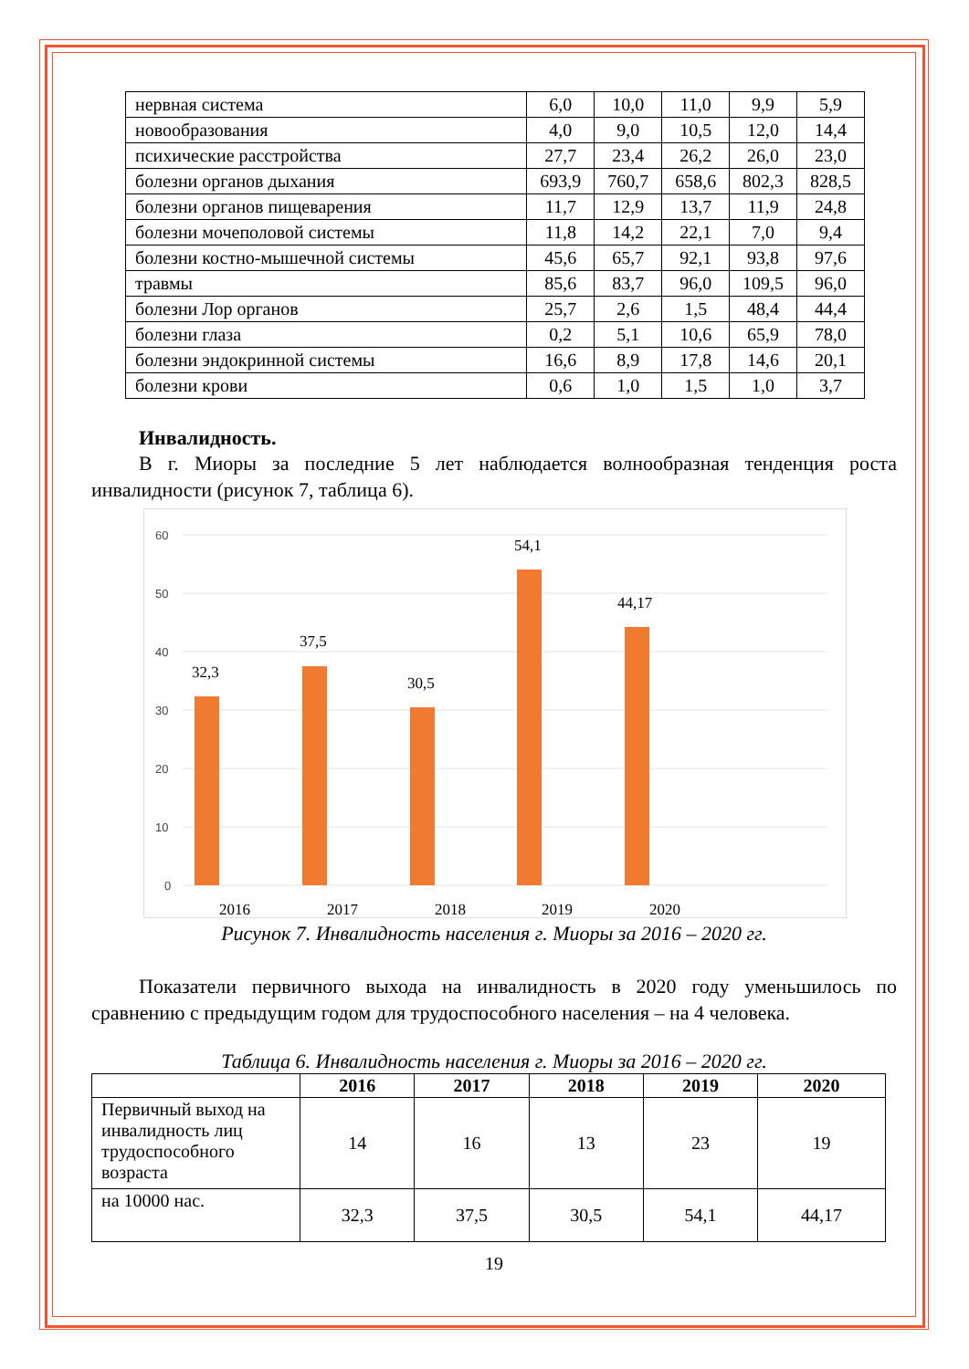| нервная система | 6,0 | 10,0 | 11,0 | 9,9 | 5,9 |
| новообразования | 4,0 | 9,0 | 10,5 | 12,0 | 14,4 |
| психические расстройства | 27,7 | 23,4 | 26,2 | 26,0 | 23,0 |
| болезни органов дыхания | 693,9 | 760,7 | 658,6 | 802,3 | 828,5 |
| болезни органов пищеварения | 11,7 | 12,9 | 13,7 | 11,9 | 24,8 |
| болезни мочеполовой системы | 11,8 | 14,2 | 22,1 | 7,0 | 9,4 |
| болезни костно-мышечной системы | 45,6 | 65,7 | 92,1 | 93,8 | 97,6 |
| травмы | 85,6 | 83,7 | 96,0 | 109,5 | 96,0 |
| болезни Лор органов | 25,7 | 2,6 | 1,5 | 48,4 | 44,4 |
| болезни глаза | 0,2 | 5,1 | 10,6 | 65,9 | 78,0 |
| болезни эндокринной системы | 16,6 | 8,9 | 17,8 | 14,6 | 20,1 |
| болезни крови | 0,6 | 1,0 | 1,5 | 1,0 | 3,7 |
Инвалидность.
В г. Миоры за последние 5 лет наблюдается волнообразная тенденция роста инвалидности (рисунок 7, таблица 6).
60
50
40
30
20
10
0
32,3
37,5
30,5
54,1
44,17
2016
2017
2018
2019
2020
Рисунок 7. Инвалидность населения г. Миоры за 2016 – 2020 гг.
Показатели первичного выхода на инвалидность в 2020 году уменьшилось по сравнению с предыдущим годом для трудоспособного населения – на 4 человека.
Таблица 6. Инвалидность населения г. Миоры за 2016 – 2020 гг.
| | 2016 | 2017 | 2018 | 2019 | 2020 |
| --- | --- | --- | --- | --- | --- |
| Первичный выход на инвалидность лиц трудоспособного возраста | 14 | 16 | 13 | 23 | 19 |
| на 10000 нас. | 32,3 | 37,5 | 30,5 | 54,1 | 44,17 |
19